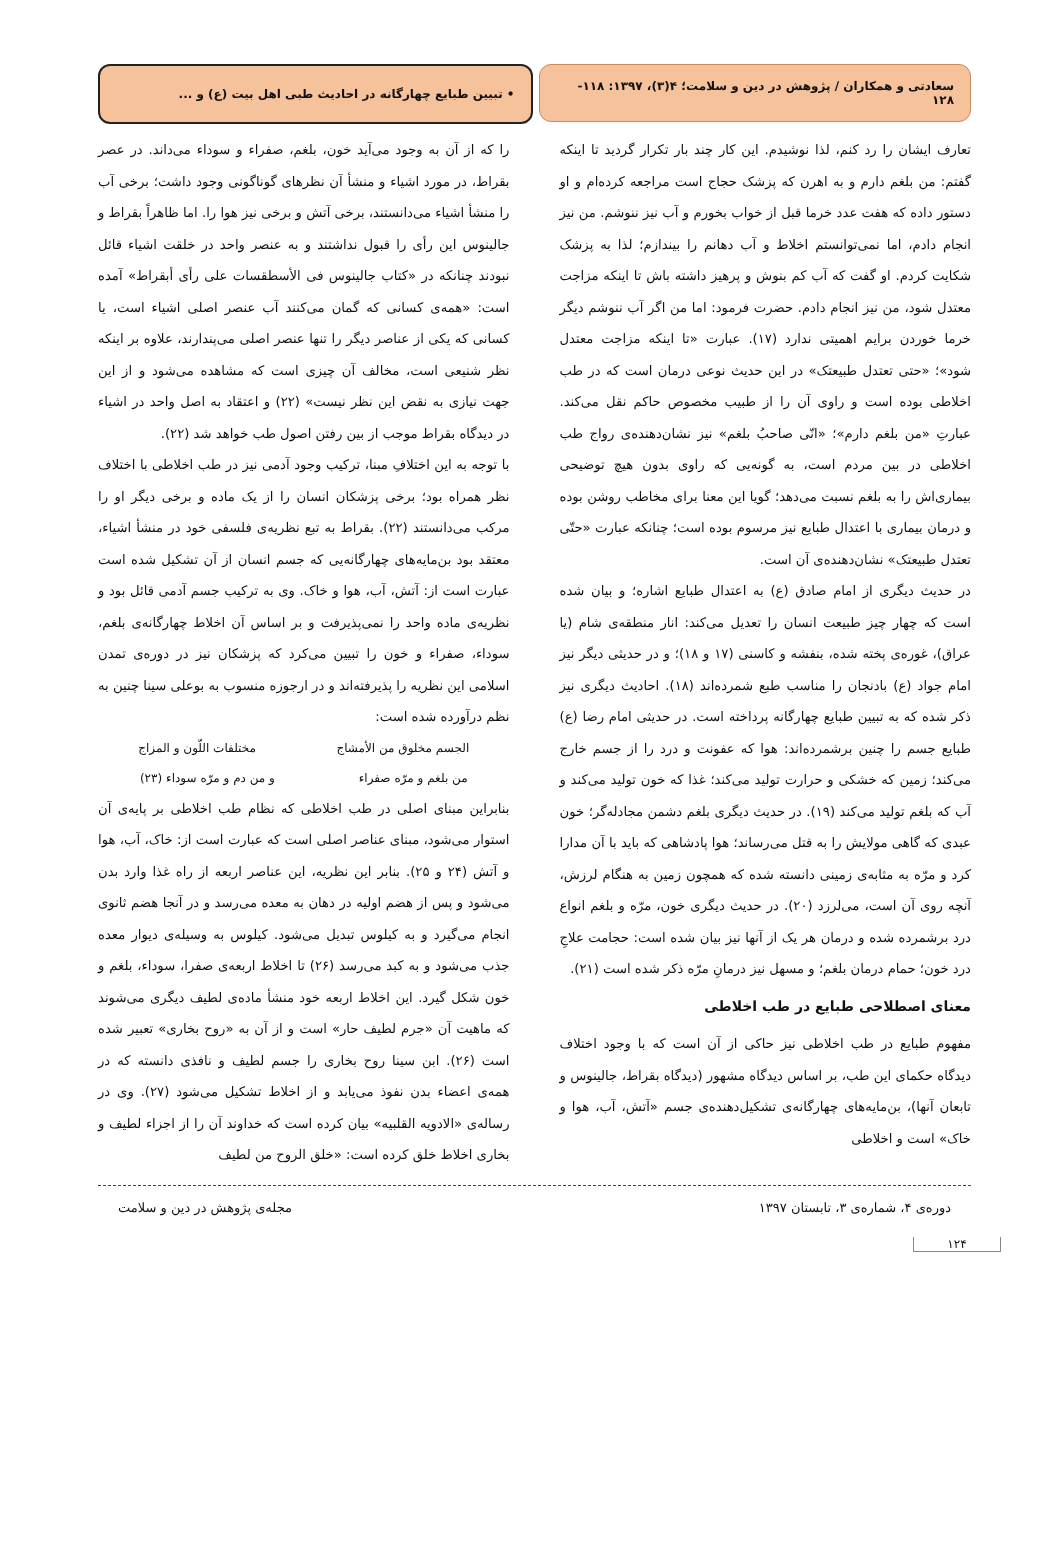سعادتی و همکاران / پژوهش در دین و سلامت؛ ۴(۳)، ۱۳۹۷: ۱۱۸- ۱۲۸
• تبیین طبایع چهارگانه در احادیث طبی اهل بیت (ع) و ...
تعارف ایشان را رد کنم، لذا نوشیدم. این کار چند بار تکرار گردید تا اینکه گفتم: من بلغم دارم و به اهرن که پزشک حجاج است مراجعه کرده‌ام و او دستور داده که هفت عدد خرما قبل از خواب بخورم و آب نیز ننوشم. من نیز انجام دادم، اما نمی‌توانستم اخلاط و آب دهانم را بیندازم؛ لذا به پزشک شکایت کردم. او گفت که آب کم بنوش و پرهیز داشته باش تا اینکه مزاجت معتدل شود، من نیز انجام دادم. حضرت فرمود: اما من اگر آب ننوشم دیگر خرما خوردن برایم اهمیتی ندارد (۱۷). عبارت «تا اینکه مزاجت معتدل شود»؛ «حتی تعتدل طبیعتک» در این حدیث نوعی درمان است که در طب اخلاطی بوده است و راوی آن را از طبیب مخصوص حاکم نقل می‌کند. عبارتِ «من بلغم دارم»؛ «انّی صاحبُ بلغم» نیز نشان‌دهنده‌ی رواج طب اخلاطی در بین مردم است، به گونه‌یی که راوی بدون هیچ توضیحی بیماری‌اش را به بلغم نسبت می‌دهد؛ گویا این معنا برای مخاطب روشن بوده و درمان بیماری با اعتدال طبایع نیز مرسوم بوده است؛ چنانکه عبارت «حتّی تعتدل طبیعتک» نشان‌دهنده‌ی آن است.
در حدیث دیگری از امام صادق (ع) به اعتدال طبایع اشاره؛ و بیان شده است که چهار چیز طبیعت انسان را تعدیل می‌کند: انار منطقه‌ی شام (یا عراق)، غوره‌ی پخته شده، بنفشه و کاسنی (۱۷ و ۱۸)؛ و در حدیثی دیگر نیز امام جواد (ع) بادنجان را مناسب طبع شمرده‌اند (۱۸). احادیث دیگری نیز ذکر شده که به تبیین طبایع چهارگانه پرداخته است. در حدیثی امام رضا (ع) طبایع جسم را چنین برشمرده‌اند: هوا که عفونت و درد را از جسم خارج می‌کند؛ زمین که خشکی و حرارت تولید می‌کند؛ غذا که خون تولید می‌کند و آب که بلغم تولید می‌کند (۱۹). در حدیث دیگری بلغم دشمن مجادله‌گر؛ خون عبدی که گاهی مولایش را به قتل می‌رساند؛ هوا پادشاهی که باید با آن مدارا کرد و مرّه به مثابه‌ی زمینی دانسته شده که همچون زمین به هنگام لرزش، آنچه روی آن است، می‌لرزد (۲۰). در حدیث دیگری خون، مرّه و بلغم انواع درد برشمرده شده و درمان هر یک از آنها نیز بیان شده است: حجامت علاجِ درد خون؛ حمام درمان بلغم؛ و مسهل نیز درمانِ مرّه ذکر شده است (۲۱).
معنای اصطلاحی طبایع در طب اخلاطی
مفهوم طبایع در طب اخلاطی نیز حاکی از آن است که با وجود اختلاف دیدگاه حکمای این طب، بر اساس دیدگاه مشهور (دیدگاه بقراط، جالینوس و تابعان آنها)، بن‌مایه‌های چهارگانه‌ی تشکیل‌دهنده‌ی جسم «آتش، آب، هوا و خاک» است و اخلاطی
را که از آن به وجود می‌آید خون، بلغم، صفراء و سوداء می‌داند. در عصر بقراط، در مورد اشیاء و منشأ آن نظرهای گوناگونی وجود داشت؛ برخی آب را منشأ اشیاء می‌دانستند، برخی آتش و برخی نیز هوا را. اما ظاهراً بقراط و جالینوس این رأی را قبول نداشتند و به عنصر واحد در خلقت اشیاء قائل نبودند چنانکه در «کتاب جالینوس فی الأسطقسات علی رأی أبقراط» آمده است: «همه‌ی کسانی که گمان می‌کنند آب عنصر اصلی اشیاء است، یا کسانی که یکی از عناصر دیگر را تنها عنصر اصلی می‌پندارند، علاوه بر اینکه نظر شنیعی است، مخالف آن چیزی است که مشاهده می‌شود و از این جهت نیازی به نقض این نظر نیست» (۲۲) و اعتقاد به اصل واحد در اشیاء در دیدگاه بقراط موجب از بین رفتن اصول طب خواهد شد (۲۲).
با توجه به این اختلافِ مبنا، ترکیب وجود آدمی نیز در طب اخلاطی با اختلاف نظر همراه بود؛ برخی پزشکان انسان را از یک ماده و برخی دیگر او را مرکب می‌دانستند (۲۲). بقراط به تبع نظریه‌ی فلسفی خود در منشأ اشیاء، معتقد بود بن‌مایه‌های چهارگانه‌یی که جسم انسان از آن تشکیل شده است عبارت است از: آتش، آب، هوا و خاک. وی به ترکیب جسم آدمی قائل بود و نظریه‌ی ماده واحد را نمی‌پذیرفت و بر اساس آن اخلاط چهارگانه‌ی بلغم، سوداء، صفراء و خون را تبیین می‌کرد که پزشکان نیز در دوره‌ی تمدن اسلامی این نظریه را پذیرفته‌اند و در ارجوزه منسوب به بوعلی سینا چنین به نظم درآورده شده است:
الجسم مخلوق من الأمشاج مختلفات اللّون و المزاج
من بلغم و مرّه صفراء و من دم و مرّه سوداء (۲۳)
بنابراین مبنای اصلی در طب اخلاطی که نظام طب اخلاطی بر پایه‌ی آن استوار می‌شود، مبنای عناصر اصلی است که عبارت است از: خاک، آب، هوا و آتش (۲۴ و ۲۵). بنابر این نظریه، این عناصر اربعه از راه غذا وارد بدن می‌شود و پس از هضم اولیه در دهان به معده می‌رسد و در آنجا هضم ثانوی انجام می‌گیرد و به کیلوس تبدیل می‌شود. کیلوس به وسیله‌ی دیوار معده جذب می‌شود و به کبد می‌رسد (۲۶) تا اخلاط اربعه‌ی صفرا، سوداء، بلغم و خون شکل گیرد. این اخلاط اربعه خود منشأ ماده‌ی لطیف دیگری می‌شوند که ماهیت آن «جرم لطیف حار» است و از آن به «روح بخاری» تعبیر شده است (۲۶). ابن سینا روح بخاری را جسم لطیف و نافذی دانسته که در همه‌ی اعضاء بدن نفوذ می‌یابد و از اخلاط تشکیل می‌شود (۲۷). وی در رساله‌ی «الادویه القلبیه» بیان کرده است که خداوند آن را از اجزاء لطیف و بخاری اخلاط خلق کرده است: «خلق الروح من لطیف
دوره‌ی ۴، شماره‌ی ۳، تابستان ۱۳۹۷ مجله‌ی پژوهش در دین و سلامت
۱۲۴